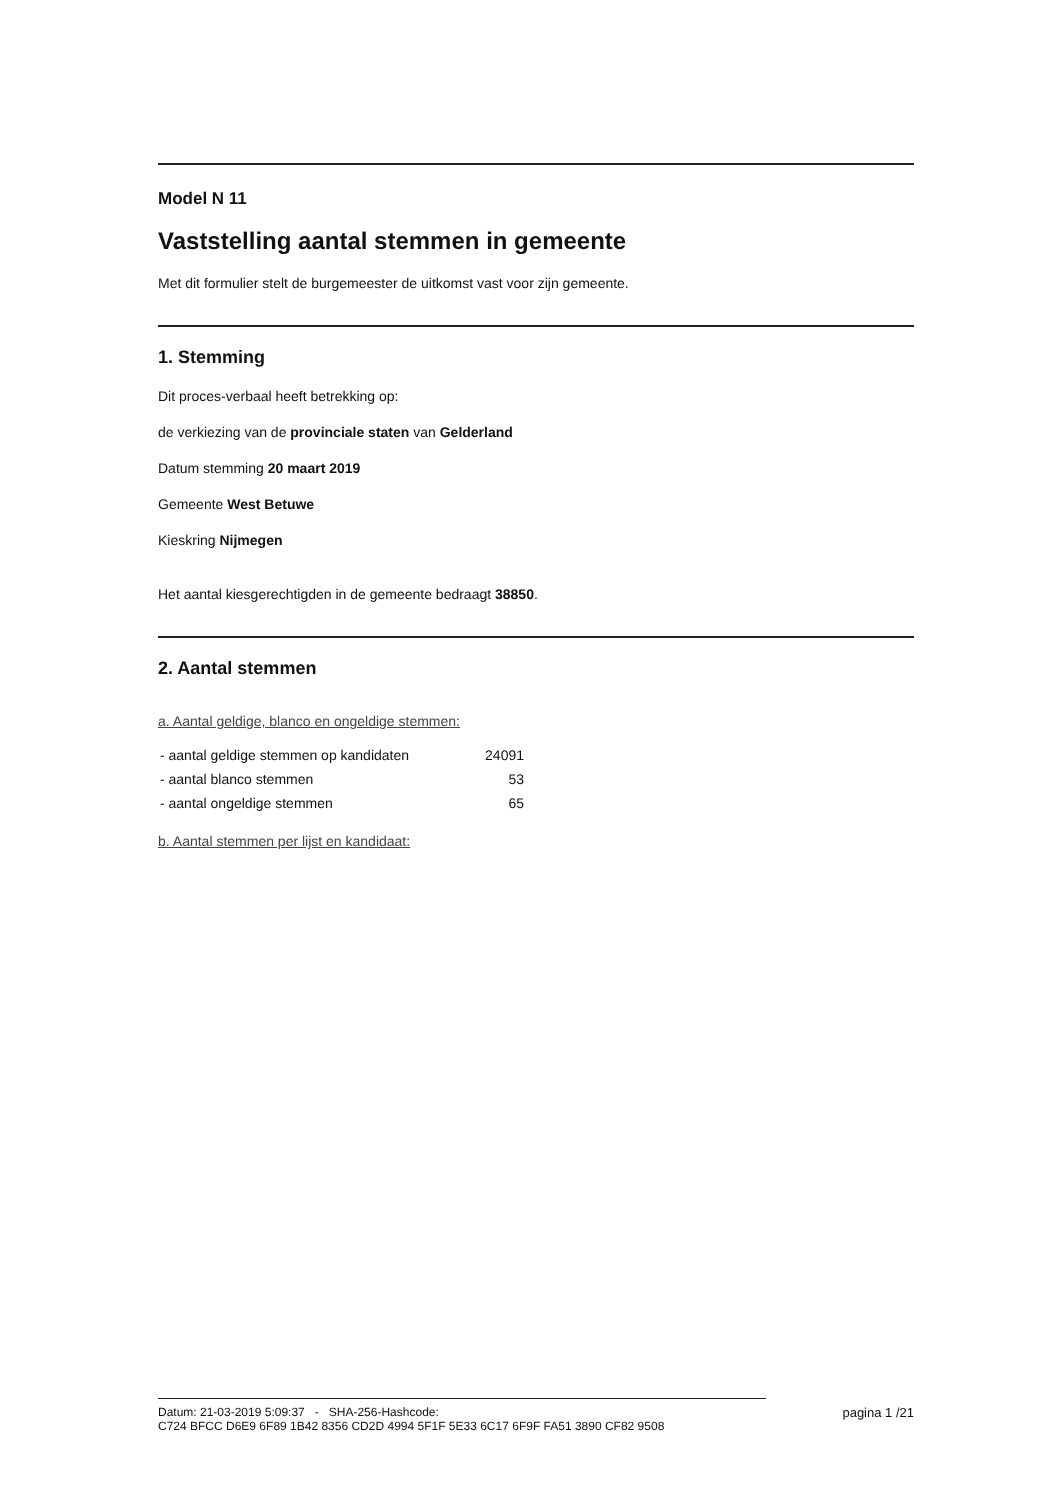Model N 11
Vaststelling aantal stemmen in gemeente
Met dit formulier stelt de burgemeester de uitkomst vast voor zijn gemeente.
1. Stemming
Dit proces-verbaal heeft betrekking op:
de verkiezing van de provinciale staten van Gelderland
Datum stemming 20 maart 2019
Gemeente West Betuwe
Kieskring Nijmegen
Het aantal kiesgerechtigden in de gemeente bedraagt 38850.
2. Aantal stemmen
a. Aantal geldige, blanco en ongeldige stemmen:
| - aantal geldige stemmen op kandidaten | 24091 |
| - aantal blanco stemmen | 53 |
| - aantal ongeldige stemmen | 65 |
b. Aantal stemmen per lijst en kandidaat:
Datum: 21-03-2019 5:09:37 - SHA-256-Hashcode:
C724 BFCC D6E9 6F89 1B42 8356 CD2D 4994 5F1F 5E33 6C17 6F9F FA51 3890 CF82 9508
pagina 1 /21